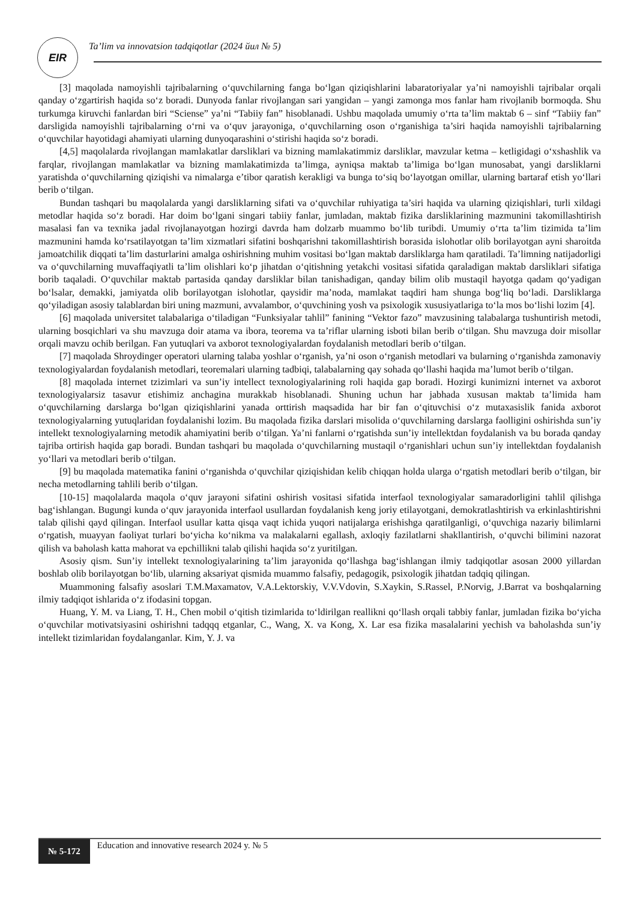EIR
Ta’lim va innovatsion tadqiqotlar (2024 йил № 5)
[3] maqolada namoyishli tajribalarning o‘quvchilarning fanga bo‘lgan qiziqishlarini labaratoriyalar ya’ni namoyishli tajribalar orqali qanday o‘zgartirish haqida so‘z boradi. Dunyoda fanlar rivojlangan sari yangidan – yangi zamonga mos fanlar ham rivojlanib bormoqda. Shu turkumga kiruvchi fanlardan biri “Sciense” ya’ni “Tabiiy fan” hisoblanadi. Ushbu maqolada umumiy o‘rta ta’lim maktab 6 – sinf “Tabiiy fan” darsligida namoyishli tajribalarning o‘rni va o‘quv jarayoniga, o‘quvchilarning oson o‘rganishiga ta’siri haqida namoyishli tajribalarning o‘quvchilar hayotidagi ahamiyati ularning dunyoqarashini o‘stirishi haqida so‘z boradi.
[4,5] maqolalarda rivojlangan mamlakatlar darsliklari va bizning mamlakatimmiz darsliklar, mavzular ketma – ketligidagi o‘xshashlik va farqlar, rivojlangan mamlakatlar va bizning mamlakatimizda ta’limga, ayniqsa maktab ta’limiga bo‘lgan munosabat, yangi darsliklarni yaratishda o‘quvchilarning qiziqishi va nimalarga e’tibor qaratish kerakligi va bunga to‘siq bo‘layotgan omillar, ularning bartaraf etish yo‘llari berib o‘tilgan.
Bundan tashqari bu maqolalarda yangi darsliklarning sifati va o‘quvchilar ruhiyatiga ta’siri haqida va ularning qiziqishlari, turli xildagi metodlar haqida so‘z boradi. Har doim bo‘lgani singari tabiiy fanlar, jumladan, maktab fizika darsliklarining mazmunini takomillashtirish masalasi fan va texnika jadal rivojlanayotgan hozirgi davrda ham dolzarb muammo bo‘lib turibdi. Umumiy o‘rta ta’lim tizimida ta’lim mazmunini hamda ko‘rsatilayotgan ta’lim xizmatlari sifatini boshqarishni takomillashtirish borasida islohotlar olib borilayotgan ayni sharoitda jamoatchilik diqqati ta’lim dasturlarini amalga oshirishning muhim vositasi bo‘lgan maktab darsliklarga ham qaratiladi. Ta’limning natijadorligi va o‘quvchilarning muvaffaqiyatli ta’lim olishlari ko‘p jihatdan o‘qitishning yetakchi vositasi sifatida qaraladigan maktab darsliklari sifatiga borib taqaladi. O‘quvchilar maktab partasida qanday darsliklar bilan tanishadigan, qanday bilim olib mustaqil hayotga qadam qo‘yadigan bo‘lsalar, demakki, jamiyatda olib borilayotgan islohotlar, qaysidir ma’noda, mamlakat taqdiri ham shunga bog‘liq bo‘ladi. Darsliklarga qo‘yiladigan asosiy talablardan biri uning mazmuni, avvalambor, o‘quvchining yosh va psixologik xususiyatlariga to‘la mos bo‘lishi lozim [4].
[6] maqolada universitet talabalariga o‘tiladigan “Funksiyalar tahlil” fanining “Vektor fazo” mavzusining talabalarga tushuntirish metodi, ularning bosqichlari va shu mavzuga doir atama va ibora, teorema va ta’riflar ularning isboti bilan berib o‘tilgan. Shu mavzuga doir misollar orqali mavzu ochib berilgan. Fan yutuqlari va axborot texnologiyalardan foydalanish metodlari berib o‘tilgan.
[7] maqolada Shroydinger operatori ularning talaba yoshlar o‘rganish, ya’ni oson o‘rganish metodlari va bularning o‘rganishda zamonaviy texnologiyalardan foydalanish metodlari, teoremalari ularning tadbiqi, talabalarning qay sohada qo‘llashi haqida ma’lumot berib o‘tilgan.
[8] maqolada internet tzizimlari va sun’iy intellect texnologiyalarining roli haqida gap boradi. Hozirgi kunimizni internet va axborot texnologiyalarsiz tasavur etishimiz anchagina murakkab hisoblanadi. Shuning uchun har jabhada xususan maktab ta’limida ham o‘quvchilarning darslarga bo‘lgan qiziqishlarini yanada orttirish maqsadida har bir fan o‘qituvchisi o‘z mutaxasislik fanida axborot texnologiyalarning yutuqlaridan foydalanishi lozim. Bu maqolada fizika darslari misolida o‘quvchilarning darslarga faolligini oshirishda sun’iy intellekt texnologiyalarning metodik ahamiyatini berib o‘tilgan. Ya’ni fanlarni o‘rgatishda sun’iy intellektdan foydalanish va bu borada qanday tajriba ortirish haqida gap boradi. Bundan tashqari bu maqolada o‘quvchilarning mustaqil o‘rganishlari uchun sun’iy intellektdan foydalanish yo‘llari va metodlari berib o‘tilgan.
[9] bu maqolada matematika fanini o‘rganishda o‘quvchilar qiziqishidan kelib chiqqan holda ularga o‘rgatish metodlari berib o‘tilgan, bir necha metodlarning tahlili berib o‘tilgan.
[10-15] maqolalarda maqola o‘quv jarayoni sifatini oshirish vositasi sifatida interfaol texnologiyalar samaradorligini tahlil qilishga bag‘ishlangan. Bugungi kunda o‘quv jarayonida interfaol usullardan foydalanish keng joriy etilayotgani, demokratlashtirish va erkinlashtirishni talab qilishi qayd qilingan. Interfaol usullar katta qisqa vaqt ichida yuqori natijalarga erishishga qaratilganligi, o‘quvchiga nazariy bilimlarni o‘rgatish, muayyan faoliyat turlari bo‘yicha ko‘nikma va malakalarni egallash, axloqiy fazilatlarni shakllantirish, o‘quvchi bilimini nazorat qilish va baholash katta mahorat va epchillikni talab qilishi haqida so‘z yuritilgan.
Asosiy qism. Sun’iy intellekt texnologiyalarining ta’lim jarayonida qo‘llashga bag‘ishlangan ilmiy tadqiqotlar asosan 2000 yillardan boshlab olib borilayotgan bo‘lib, ularning aksariyat qismida muammo falsafiy, pedagogik, psixologik jihatdan tadqiq qilingan.
Muammoning falsafiy asoslari T.M.Maxamatov, V.A.Lektorskiy, V.V.Vdovin, S.Xaykin, S.Rassel, P.Norvig, J.Barrat va boshqalarning ilmiy tadqiqot ishlarida o‘z ifodasini topgan.
Huang, Y. M. va Liang, T. H., Chen mobil o‘qitish tizimlarida to‘ldirilgan reallikni qo‘llash orqali tabbiy fanlar, jumladan fizika bo‘yicha o‘quvchilar motivatsiyasini oshirishni tadqqq etganlar, C., Wang, X. va Kong, X. Lar esa fizika masalalarini yechish va baholashda sun’iy intellekt tizimlaridan foydalanganlar. Kim, Y. J. va
№ 5-172 Education and innovative research 2024 y. № 5